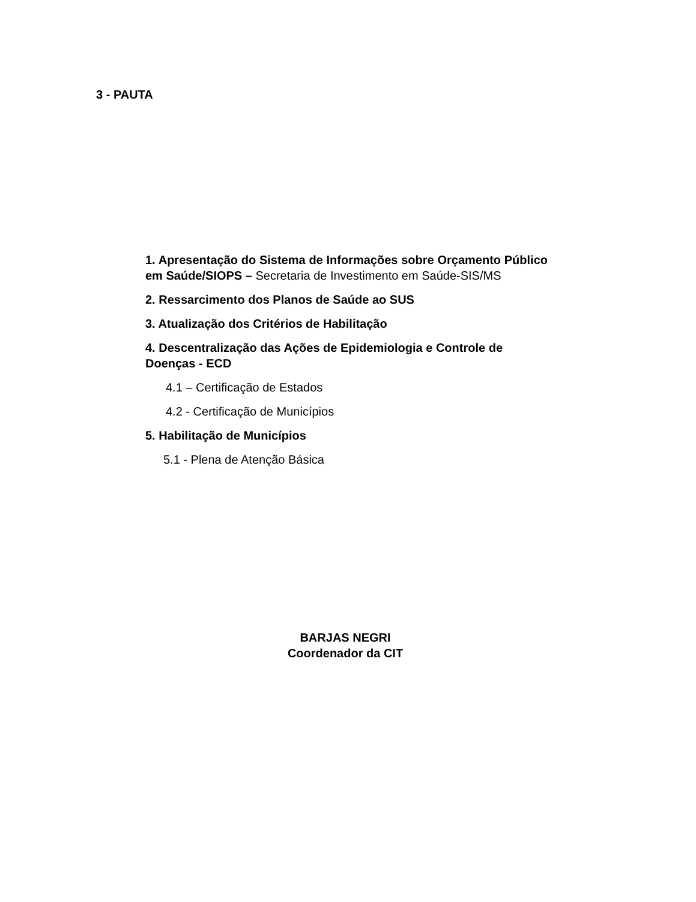3 - PAUTA
1. Apresentação do Sistema de Informações sobre Orçamento Público em Saúde/SIOPS – Secretaria de Investimento em Saúde-SIS/MS
2. Ressarcimento dos Planos de Saúde ao SUS
3. Atualização dos Critérios de Habilitação
4. Descentralização das Ações de Epidemiologia e Controle de Doenças - ECD
4.1 – Certificação de Estados
4.2 - Certificação de Municípios
5. Habilitação de Municípios
5.1 - Plena de Atenção Básica
BARJAS NEGRI
Coordenador da CIT